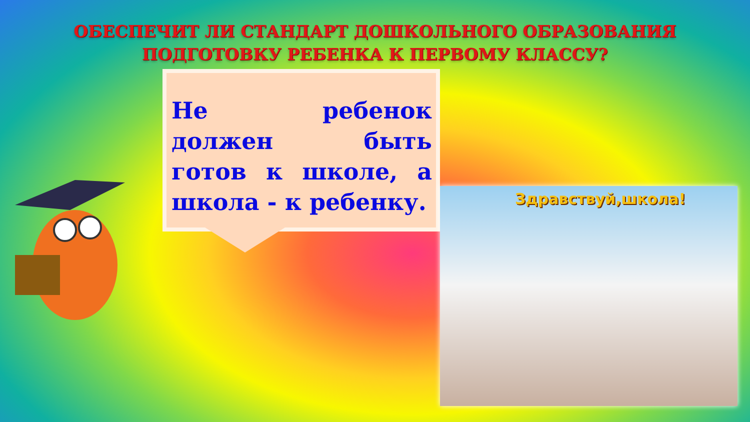ОБЕСПЕЧИТ ЛИ СТАНДАРТ ДОШКОЛЬНОГО ОБРАЗОВАНИЯ
ПОДГОТОВКУ РЕБЕНКА К ПЕРВОМУ КЛАССУ?
Не ребенок должен быть готов к школе, а школа - к ребенку.
Здравствуй,школа!